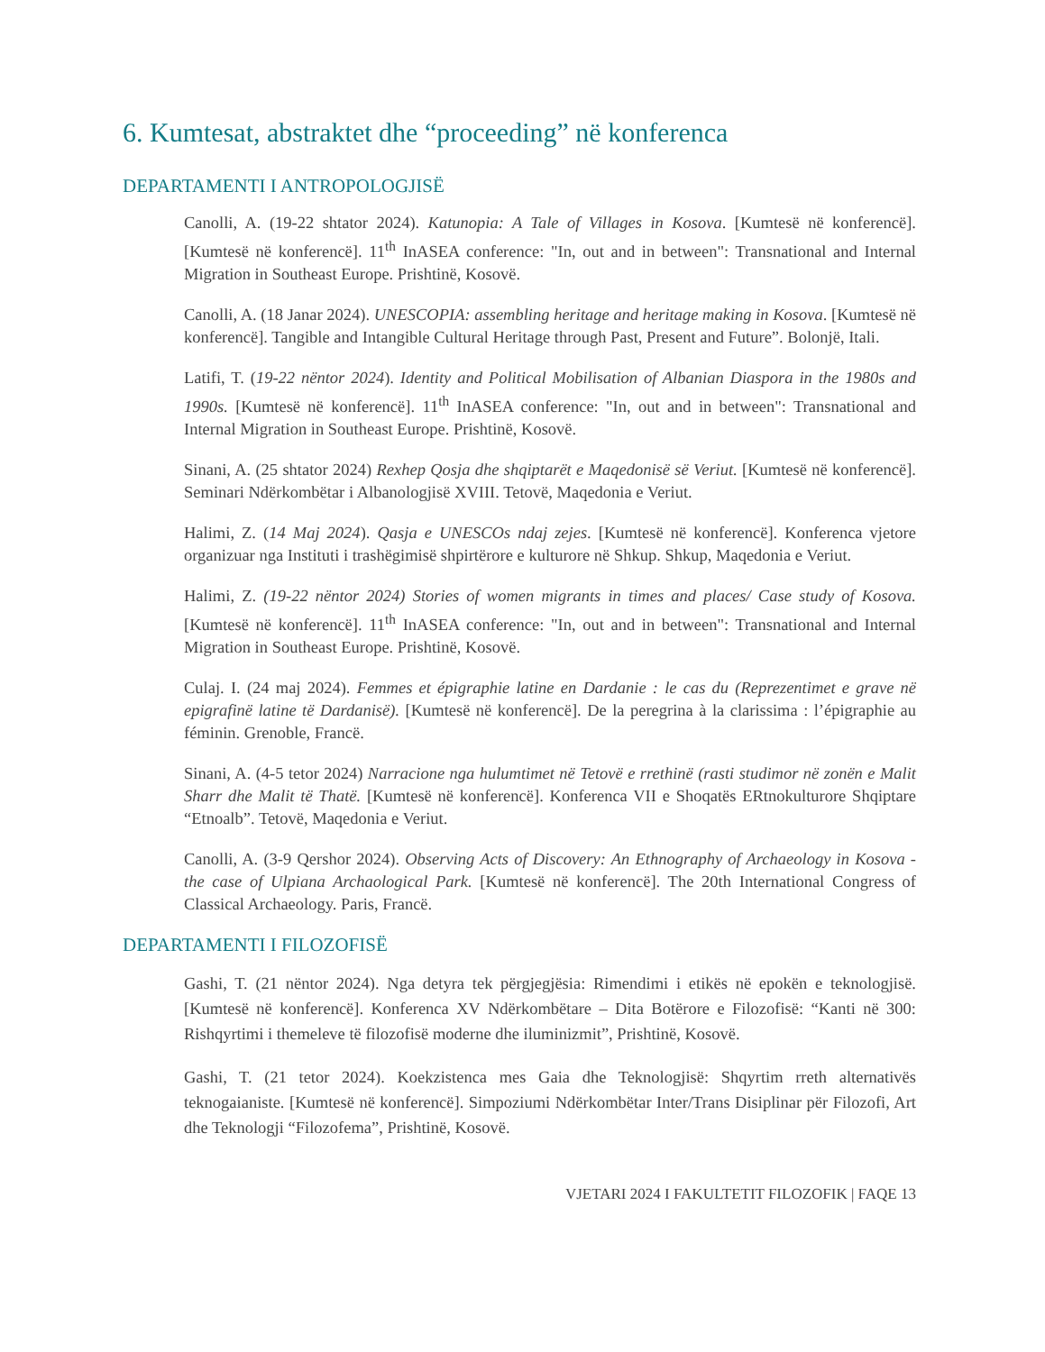6. Kumtesat, abstraktet dhe “proceeding” në konferenca
DEPARTAMENTI I ANTROPOLOGJISË
Canolli, A. (19-22 shtator 2024). Katunopia: A Tale of Villages in Kosova. [Kumtesë në konferencë]. [Kumtesë në konferencë]. 11<sup>th</sup> InASEA conference: "In, out and in between": Transnational and Internal Migration in Southeast Europe. Prishtinë, Kosovë.
Canolli, A. (18 Janar 2024). UNESCOPIA: assembling heritage and heritage making in Kosova. [Kumtesë në konferencë]. Tangible and Intangible Cultural Heritage through Past, Present and Future”. Bolonjë, Itali.
Latifi, T. (19-22 nëntor 2024). Identity and Political Mobilisation of Albanian Diaspora in the 1980s and 1990s. [Kumtesë në konferencë]. 11<sup>th</sup> InASEA conference: "In, out and in between": Transnational and Internal Migration in Southeast Europe. Prishtinë, Kosovë.
Sinani, A. (25 shtator 2024) Rexhep Qosja dhe shqiptarët e Maqedonisë së Veriut. [Kumtesë në konferencë]. Seminari Ndërkombëtar i Albanologjisë XVIII. Tetovë, Maqedonia e Veriut.
Halimi, Z. (14 Maj 2024). Qasja e UNESCOs ndaj zejes. [Kumtesë në konferencë]. Konferenca vjetore organizuar nga Instituti i trashëgimisë shpirtërore e kulturore në Shkup. Shkup, Maqedonia e Veriut.
Halimi, Z. (19-22 nëntor 2024) Stories of women migrants in times and places/ Case study of Kosova. [Kumtesë në konferencë]. 11<sup>th</sup> InASEA conference: "In, out and in between": Transnational and Internal Migration in Southeast Europe. Prishtinë, Kosovë.
Culaj. I. (24 maj 2024). Femmes et épigraphie latine en Dardanie : le cas du (Reprezentimet e grave në epigrafinë latine të Dardanisë). [Kumtesë në konferencë]. De la peregrina à la clarissima : l’épigraphie au féminin. Grenoble, Francë.
Sinani, A. (4-5 tetor 2024) Narracione nga hulumtimet në Tetovë e rrethinë (rasti studimor në zonën e Malit Sharr dhe Malit të Thatë. [Kumtesë në konferencë]. Konferenca VII e Shoqatës ERtnokulturore Shqiptare “Etnoalb”. Tetovë, Maqedonia e Veriut.
Canolli, A. (3-9 Qershor 2024). Observing Acts of Discovery: An Ethnography of Archaeology in Kosova - the case of Ulpiana Archaological Park. [Kumtesë në konferencë]. The 20th International Congress of Classical Archaeology. Paris, Francë.
DEPARTAMENTI I FILOZOFISË
Gashi, T. (21 nëntor 2024). Nga detyra tek përgjegjësia: Rimendimi i etikës në epokën e teknologjisë. [Kumtesë në konferencë]. Konferenca XV Ndërkombëtare – Dita Botërore e Filozofisë: “Kanti në 300: Rishqyrtimi i themeleve të filozofisë moderne dhe iluminizmit”, Prishtinë, Kosovë.
Gashi, T. (21 tetor 2024). Koekzistenca mes Gaia dhe Teknologjisë: Shqyrtim rreth alternativës teknogaianiste. [Kumtesë në konferencë]. Simpoziumi Ndërkombëtar Inter/Trans Disiplinar për Filozofi, Art dhe Teknologji “Filozofema”, Prishtinë, Kosovë.
VJETARI 2024 I FAKULTETIT FILOZOFIK | FAQE 13